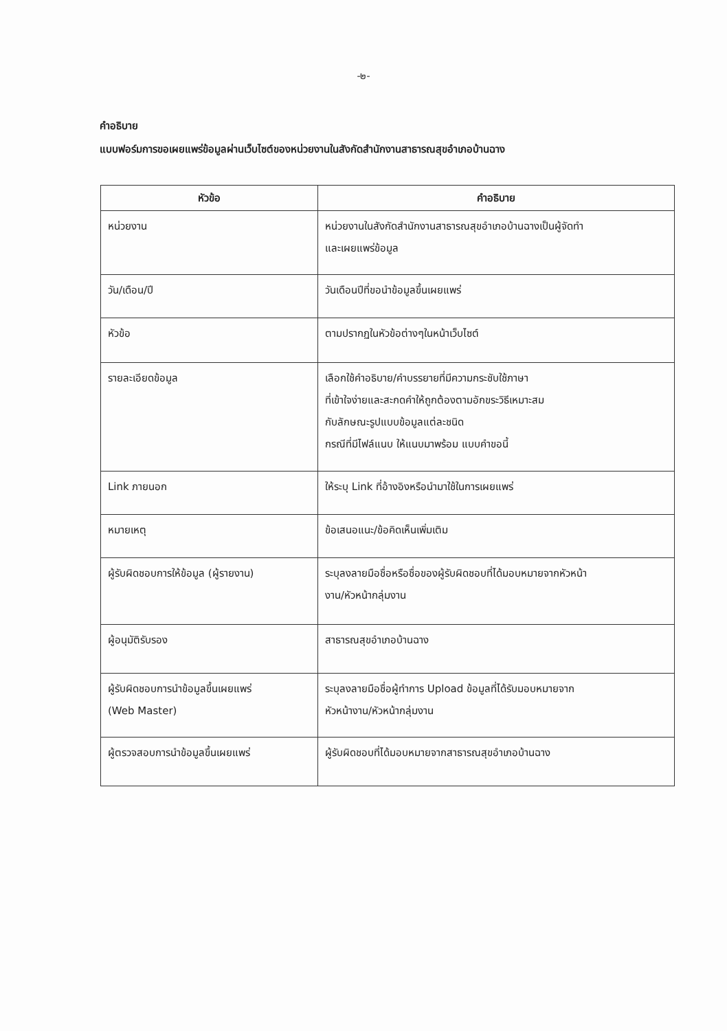-๒-
คำอธิบาย
แบบฟอร์มการขอเผยแพร่ข้อมูลผ่านเว็บไซต์ของหน่วยงานในสังกัดสำนักงานสาธารณสุขอำเภอบ้านฉาง
| หัวข้อ | คำอธิบาย |
| --- | --- |
| หน่วยงาน | หน่วยงานในสังกัดสำนักงานสาธารณสุขอำเภอบ้านฉางเป็นผู้จัดทำ และเผยแพร่ข้อมูล |
| วัน/เดือน/ปี | วันเดือนปีที่ขอนำข้อมูลขึ้นเผยแพร่ |
| หัวข้อ | ตามปรากฏในหัวข้อต่างๆในหน้าเว็บไซต์ |
| รายละเอียดข้อมูล | เลือกใช้คำอธิบาย/คำบรรยายที่มีความกระชับใช้ภาษา ที่เข้าใจง่ายและสะกดคำให้ถูกต้องตามอักขระวิธีเหมาะสม กับลักษณะรูปแบบข้อมูลแต่ละชนิด กรณีที่มีไฟล์แนบ ให้แนบมาพร้อม แบบคำขอนี้ |
| Link ภายนอก | ให้ระบุ Link ที่อ้างอิงหรือนำมาใช้ในการเผยแพร่ |
| หมายเหตุ | ข้อเสนอแนะ/ข้อคิดเห็นเพิ่มเติม |
| ผู้รับผิดชอบการให้ข้อมูล (ผู้รายงาน) | ระบุลงลายมือชื่อหรือชื่อของผู้รับผิดชอบที่ได้มอบหมายจากหัวหน้า งาน/หัวหน้ากลุ่มงาน |
| ผู้อนุมัติรับรอง | สาธารณสุขอำเภอบ้านฉาง |
| ผู้รับผิดชอบการนำข้อมูลขึ้นเผยแพร่ (Web Master) | ระบุลงลายมือชื่อผู้ทำการ Upload ข้อมูลที่ได้รับมอบหมายจาก หัวหน้างาน/หัวหน้ากลุ่มงาน |
| ผู้ตรวจสอบการนำข้อมูลขึ้นเผยแพร่ | ผู้รับผิดชอบที่ได้มอบหมายจากสาธารณสุขอำเภอบ้านฉาง |